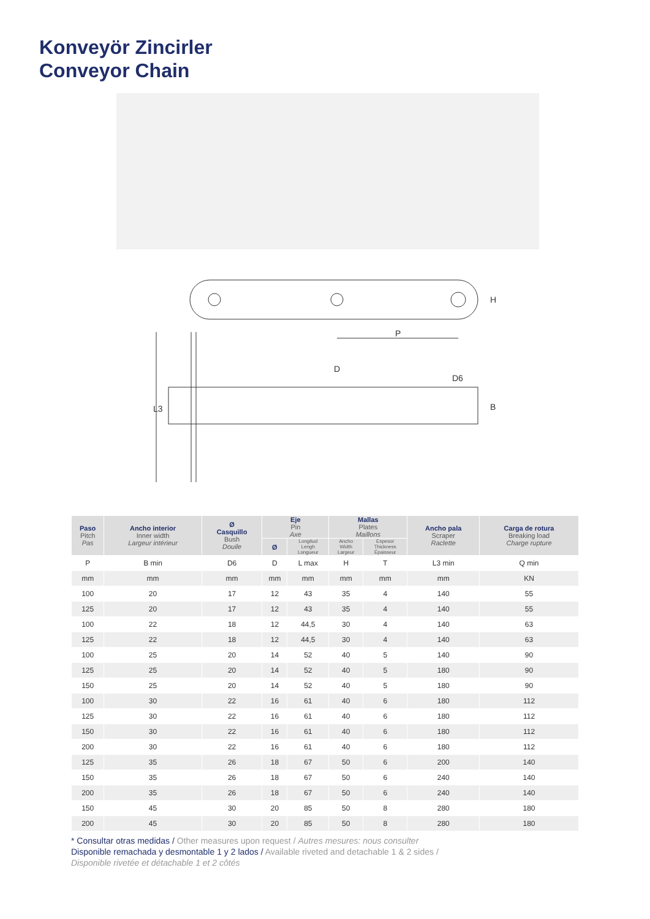Konveyör Zincirler
Conveyor Chain
P
H
D
D6
L3
B
| Paso Pitch Pas | Ancho interior Inner width Largeur intérieur | Ø Casquillo Bush Douile | Eje Pin Axe | | Mallas Plates Maillons | | Ancho pala Scraper Raclette | Carga de rotura Breaking load Charge rupture |
| --- | --- | --- | --- | --- | --- | --- | --- | --- |
| | | | Ø | Longitud Lengh Longueur | Ancho Width Largeur | Espesor Thickness Épaisseur | | |
| P | B min | D6 | D | L max | H | T | L3 min | Q min |
| mm | mm | mm | mm | mm | mm | mm | mm | KN |
| 100 | 20 | 17 | 12 | 43 | 35 | 4 | 140 | 55 |
| 125 | 20 | 17 | 12 | 43 | 35 | 4 | 140 | 55 |
| 100 | 22 | 18 | 12 | 44,5 | 30 | 4 | 140 | 63 |
| 125 | 22 | 18 | 12 | 44,5 | 30 | 4 | 140 | 63 |
| 100 | 25 | 20 | 14 | 52 | 40 | 5 | 140 | 90 |
| 125 | 25 | 20 | 14 | 52 | 40 | 5 | 180 | 90 |
| 150 | 25 | 20 | 14 | 52 | 40 | 5 | 180 | 90 |
| 100 | 30 | 22 | 16 | 61 | 40 | 6 | 180 | 112 |
| 125 | 30 | 22 | 16 | 61 | 40 | 6 | 180 | 112 |
| 150 | 30 | 22 | 16 | 61 | 40 | 6 | 180 | 112 |
| 200 | 30 | 22 | 16 | 61 | 40 | 6 | 180 | 112 |
| 125 | 35 | 26 | 18 | 67 | 50 | 6 | 200 | 140 |
| 150 | 35 | 26 | 18 | 67 | 50 | 6 | 240 | 140 |
| 200 | 35 | 26 | 18 | 67 | 50 | 6 | 240 | 140 |
| 150 | 45 | 30 | 20 | 85 | 50 | 8 | 280 | 180 |
| 200 | 45 | 30 | 20 | 85 | 50 | 8 | 280 | 180 |
* Consultar otras medidas / Other measures upon request / Autres mesures: nous consulter
Disponible remachada y desmontable 1 y 2 lados / Available riveted and detachable 1 & 2 sides /
Disponible rivetée et détachable 1 et 2 côtés